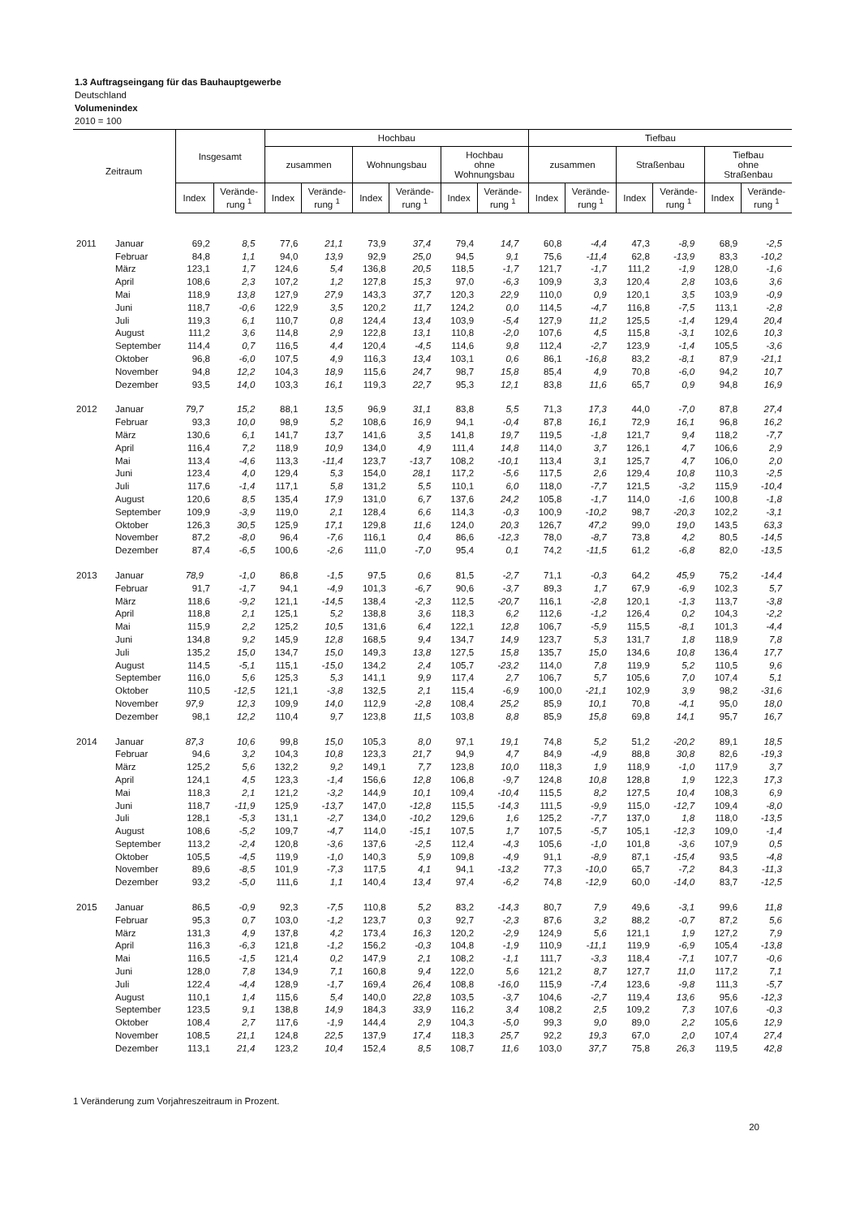1.3 Auftragseingang für das Bauhauptgewerbe
Deutschland
Volumenindex
2010 = 100
| Zeitraum | | Insgesamt | | Hochbau | | | | | | Tiefbau | | | | | |
| --- | --- | --- | --- | --- | --- | --- | --- | --- | --- | --- | --- | --- | --- | --- | --- |
| | | | | zusammen | | Wohnungsbau | | Hochbau ohne Wohnungsbau | | zusammen | | Straßenbau | | Tiefbau ohne Straßenbau | |
| | | Index | Verände- rung <sup>1</sup> | Index | Verände- rung <sup>1</sup> | Index | Verände- rung <sup>1</sup> | Index | Verände- rung <sup>1</sup> | Index | Verände- rung <sup>1</sup> | Index | Verände- rung <sup>1</sup> | Index | Verände- rung <sup>1</sup> |
| 2011 | Januar | 69,2 | 8,5 | 77,6 | 21,1 | 73,9 | 37,4 | 79,4 | 14,7 | 60,8 | -4,4 | 47,3 | -8,9 | 68,9 | -2,5 |
| | Februar | 84,8 | 1,1 | 94,0 | 13,9 | 92,9 | 25,0 | 94,5 | 9,1 | 75,6 | -11,4 | 62,8 | -13,9 | 83,3 | -10,2 |
| | März | 123,1 | 1,7 | 124,6 | 5,4 | 136,8 | 20,5 | 118,5 | -1,7 | 121,7 | -1,7 | 111,2 | -1,9 | 128,0 | -1,6 |
| | April | 108,6 | 2,3 | 107,2 | 1,2 | 127,8 | 15,3 | 97,0 | -6,3 | 109,9 | 3,3 | 120,4 | 2,8 | 103,6 | 3,6 |
| | Mai | 118,9 | 13,8 | 127,9 | 27,9 | 143,3 | 37,7 | 120,3 | 22,9 | 110,0 | 0,9 | 120,1 | 3,5 | 103,9 | -0,9 |
| | Juni | 118,7 | -0,6 | 122,9 | 3,5 | 120,2 | 11,7 | 124,2 | 0,0 | 114,5 | -4,7 | 116,8 | -7,5 | 113,1 | -2,8 |
| | Juli | 119,3 | 6,1 | 110,7 | 0,8 | 124,4 | 13,4 | 103,9 | -5,4 | 127,9 | 11,2 | 125,5 | -1,4 | 129,4 | 20,4 |
| | August | 111,2 | 3,6 | 114,8 | 2,9 | 122,8 | 13,1 | 110,8 | -2,0 | 107,6 | 4,5 | 115,8 | -3,1 | 102,6 | 10,3 |
| | September | 114,4 | 0,7 | 116,5 | 4,4 | 120,4 | -4,5 | 114,6 | 9,8 | 112,4 | -2,7 | 123,9 | -1,4 | 105,5 | -3,6 |
| | Oktober | 96,8 | -6,0 | 107,5 | 4,9 | 116,3 | 13,4 | 103,1 | 0,6 | 86,1 | -16,8 | 83,2 | -8,1 | 87,9 | -21,1 |
| | November | 94,8 | 12,2 | 104,3 | 18,9 | 115,6 | 24,7 | 98,7 | 15,8 | 85,4 | 4,9 | 70,8 | -6,0 | 94,2 | 10,7 |
| | Dezember | 93,5 | 14,0 | 103,3 | 16,1 | 119,3 | 22,7 | 95,3 | 12,1 | 83,8 | 11,6 | 65,7 | 0,9 | 94,8 | 16,9 |
| 2012 | Januar | 79,7 | 15,2 | 88,1 | 13,5 | 96,9 | 31,1 | 83,8 | 5,5 | 71,3 | 17,3 | 44,0 | -7,0 | 87,8 | 27,4 |
| | Februar | 93,3 | 10,0 | 98,9 | 5,2 | 108,6 | 16,9 | 94,1 | -0,4 | 87,8 | 16,1 | 72,9 | 16,1 | 96,8 | 16,2 |
| | März | 130,6 | 6,1 | 141,7 | 13,7 | 141,6 | 3,5 | 141,8 | 19,7 | 119,5 | -1,8 | 121,7 | 9,4 | 118,2 | -7,7 |
| | April | 116,4 | 7,2 | 118,9 | 10,9 | 134,0 | 4,9 | 111,4 | 14,8 | 114,0 | 3,7 | 126,1 | 4,7 | 106,6 | 2,9 |
| | Mai | 113,4 | -4,6 | 113,3 | -11,4 | 123,7 | -13,7 | 108,2 | -10,1 | 113,4 | 3,1 | 125,7 | 4,7 | 106,0 | 2,0 |
| | Juni | 123,4 | 4,0 | 129,4 | 5,3 | 154,0 | 28,1 | 117,2 | -5,6 | 117,5 | 2,6 | 129,4 | 10,8 | 110,3 | -2,5 |
| | Juli | 117,6 | -1,4 | 117,1 | 5,8 | 131,2 | 5,5 | 110,1 | 6,0 | 118,0 | -7,7 | 121,5 | -3,2 | 115,9 | -10,4 |
| | August | 120,6 | 8,5 | 135,4 | 17,9 | 131,0 | 6,7 | 137,6 | 24,2 | 105,8 | -1,7 | 114,0 | -1,6 | 100,8 | -1,8 |
| | September | 109,9 | -3,9 | 119,0 | 2,1 | 128,4 | 6,6 | 114,3 | -0,3 | 100,9 | -10,2 | 98,7 | -20,3 | 102,2 | -3,1 |
| | Oktober | 126,3 | 30,5 | 125,9 | 17,1 | 129,8 | 11,6 | 124,0 | 20,3 | 126,7 | 47,2 | 99,0 | 19,0 | 143,5 | 63,3 |
| | November | 87,2 | -8,0 | 96,4 | -7,6 | 116,1 | 0,4 | 86,6 | -12,3 | 78,0 | -8,7 | 73,8 | 4,2 | 80,5 | -14,5 |
| | Dezember | 87,4 | -6,5 | 100,6 | -2,6 | 111,0 | -7,0 | 95,4 | 0,1 | 74,2 | -11,5 | 61,2 | -6,8 | 82,0 | -13,5 |
| 2013 | Januar | 78,9 | -1,0 | 86,8 | -1,5 | 97,5 | 0,6 | 81,5 | -2,7 | 71,1 | -0,3 | 64,2 | 45,9 | 75,2 | -14,4 |
| | Februar | 91,7 | -1,7 | 94,1 | -4,9 | 101,3 | -6,7 | 90,6 | -3,7 | 89,3 | 1,7 | 67,9 | -6,9 | 102,3 | 5,7 |
| | März | 118,6 | -9,2 | 121,1 | -14,5 | 138,4 | -2,3 | 112,5 | -20,7 | 116,1 | -2,8 | 120,1 | -1,3 | 113,7 | -3,8 |
| | April | 118,8 | 2,1 | 125,1 | 5,2 | 138,8 | 3,6 | 118,3 | 6,2 | 112,6 | -1,2 | 126,4 | 0,2 | 104,3 | -2,2 |
| | Mai | 115,9 | 2,2 | 125,2 | 10,5 | 131,6 | 6,4 | 122,1 | 12,8 | 106,7 | -5,9 | 115,5 | -8,1 | 101,3 | -4,4 |
| | Juni | 134,8 | 9,2 | 145,9 | 12,8 | 168,5 | 9,4 | 134,7 | 14,9 | 123,7 | 5,3 | 131,7 | 1,8 | 118,9 | 7,8 |
| | Juli | 135,2 | 15,0 | 134,7 | 15,0 | 149,3 | 13,8 | 127,5 | 15,8 | 135,7 | 15,0 | 134,6 | 10,8 | 136,4 | 17,7 |
| | August | 114,5 | -5,1 | 115,1 | -15,0 | 134,2 | 2,4 | 105,7 | -23,2 | 114,0 | 7,8 | 119,9 | 5,2 | 110,5 | 9,6 |
| | September | 116,0 | 5,6 | 125,3 | 5,3 | 141,1 | 9,9 | 117,4 | 2,7 | 106,7 | 5,7 | 105,6 | 7,0 | 107,4 | 5,1 |
| | Oktober | 110,5 | -12,5 | 121,1 | -3,8 | 132,5 | 2,1 | 115,4 | -6,9 | 100,0 | -21,1 | 102,9 | 3,9 | 98,2 | -31,6 |
| | November | 97,9 | 12,3 | 109,9 | 14,0 | 112,9 | -2,8 | 108,4 | 25,2 | 85,9 | 10,1 | 70,8 | -4,1 | 95,0 | 18,0 |
| | Dezember | 98,1 | 12,2 | 110,4 | 9,7 | 123,8 | 11,5 | 103,8 | 8,8 | 85,9 | 15,8 | 69,8 | 14,1 | 95,7 | 16,7 |
| 2014 | Januar | 87,3 | 10,6 | 99,8 | 15,0 | 105,3 | 8,0 | 97,1 | 19,1 | 74,8 | 5,2 | 51,2 | -20,2 | 89,1 | 18,5 |
| | Februar | 94,6 | 3,2 | 104,3 | 10,8 | 123,3 | 21,7 | 94,9 | 4,7 | 84,9 | -4,9 | 88,8 | 30,8 | 82,6 | -19,3 |
| | März | 125,2 | 5,6 | 132,2 | 9,2 | 149,1 | 7,7 | 123,8 | 10,0 | 118,3 | 1,9 | 118,9 | -1,0 | 117,9 | 3,7 |
| | April | 124,1 | 4,5 | 123,3 | -1,4 | 156,6 | 12,8 | 106,8 | -9,7 | 124,8 | 10,8 | 128,8 | 1,9 | 122,3 | 17,3 |
| | Mai | 118,3 | 2,1 | 121,2 | -3,2 | 144,9 | 10,1 | 109,4 | -10,4 | 115,5 | 8,2 | 127,5 | 10,4 | 108,3 | 6,9 |
| | Juni | 118,7 | -11,9 | 125,9 | -13,7 | 147,0 | -12,8 | 115,5 | -14,3 | 111,5 | -9,9 | 115,0 | -12,7 | 109,4 | -8,0 |
| | Juli | 128,1 | -5,3 | 131,1 | -2,7 | 134,0 | -10,2 | 129,6 | 1,6 | 125,2 | -7,7 | 137,0 | 1,8 | 118,0 | -13,5 |
| | August | 108,6 | -5,2 | 109,7 | -4,7 | 114,0 | -15,1 | 107,5 | 1,7 | 107,5 | -5,7 | 105,1 | -12,3 | 109,0 | -1,4 |
| | September | 113,2 | -2,4 | 120,8 | -3,6 | 137,6 | -2,5 | 112,4 | -4,3 | 105,6 | -1,0 | 101,8 | -3,6 | 107,9 | 0,5 |
| | Oktober | 105,5 | -4,5 | 119,9 | -1,0 | 140,3 | 5,9 | 109,8 | -4,9 | 91,1 | -8,9 | 87,1 | -15,4 | 93,5 | -4,8 |
| | November | 89,6 | -8,5 | 101,9 | -7,3 | 117,5 | 4,1 | 94,1 | -13,2 | 77,3 | -10,0 | 65,7 | -7,2 | 84,3 | -11,3 |
| | Dezember | 93,2 | -5,0 | 111,6 | 1,1 | 140,4 | 13,4 | 97,4 | -6,2 | 74,8 | -12,9 | 60,0 | -14,0 | 83,7 | -12,5 |
| 2015 | Januar | 86,5 | -0,9 | 92,3 | -7,5 | 110,8 | 5,2 | 83,2 | -14,3 | 80,7 | 7,9 | 49,6 | -3,1 | 99,6 | 11,8 |
| | Februar | 95,3 | 0,7 | 103,0 | -1,2 | 123,7 | 0,3 | 92,7 | -2,3 | 87,6 | 3,2 | 88,2 | -0,7 | 87,2 | 5,6 |
| | März | 131,3 | 4,9 | 137,8 | 4,2 | 173,4 | 16,3 | 120,2 | -2,9 | 124,9 | 5,6 | 121,1 | 1,9 | 127,2 | 7,9 |
| | April | 116,3 | -6,3 | 121,8 | -1,2 | 156,2 | -0,3 | 104,8 | -1,9 | 110,9 | -11,1 | 119,9 | -6,9 | 105,4 | -13,8 |
| | Mai | 116,5 | -1,5 | 121,4 | 0,2 | 147,9 | 2,1 | 108,2 | -1,1 | 111,7 | -3,3 | 118,4 | -7,1 | 107,7 | -0,6 |
| | Juni | 128,0 | 7,8 | 134,9 | 7,1 | 160,8 | 9,4 | 122,0 | 5,6 | 121,2 | 8,7 | 127,7 | 11,0 | 117,2 | 7,1 |
| | Juli | 122,4 | -4,4 | 128,9 | -1,7 | 169,4 | 26,4 | 108,8 | -16,0 | 115,9 | -7,4 | 123,6 | -9,8 | 111,3 | -5,7 |
| | August | 110,1 | 1,4 | 115,6 | 5,4 | 140,0 | 22,8 | 103,5 | -3,7 | 104,6 | -2,7 | 119,4 | 13,6 | 95,6 | -12,3 |
| | September | 123,5 | 9,1 | 138,8 | 14,9 | 184,3 | 33,9 | 116,2 | 3,4 | 108,2 | 2,5 | 109,2 | 7,3 | 107,6 | -0,3 |
| | Oktober | 108,4 | 2,7 | 117,6 | -1,9 | 144,4 | 2,9 | 104,3 | -5,0 | 99,3 | 9,0 | 89,0 | 2,2 | 105,6 | 12,9 |
| | November | 108,5 | 21,1 | 124,8 | 22,5 | 137,9 | 17,4 | 118,3 | 25,7 | 92,2 | 19,3 | 67,0 | 2,0 | 107,4 | 27,4 |
| | Dezember | 113,1 | 21,4 | 123,2 | 10,4 | 152,4 | 8,5 | 108,7 | 11,6 | 103,0 | 37,7 | 75,8 | 26,3 | 119,5 | 42,8 |
1 Veränderung zum Vorjahreszeitraum in Prozent.
20